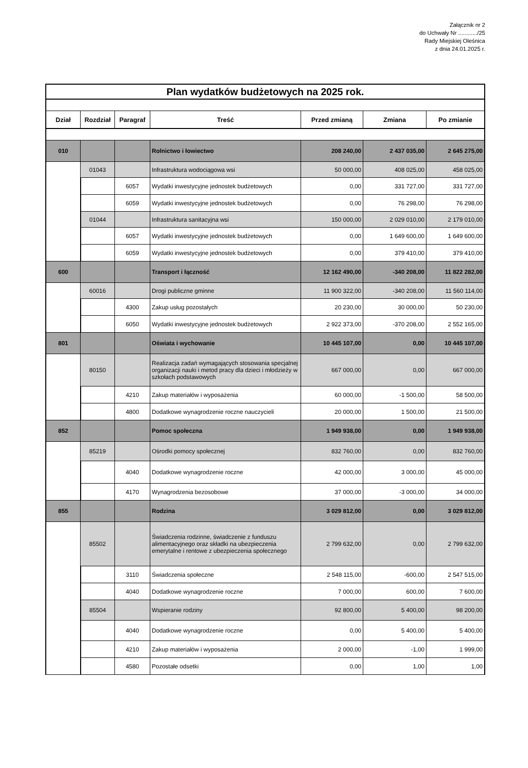Załącznik nr 2
do Uchwały Nr ............/25
Rady Miejskiej Oleśnica
z dnia 24.01.2025 r.
| Plan wydatków budżetowych na 2025 rok. | | | | | | |
| Dział | Rozdział | Paragraf | Treść | Przed zmianą | Zmiana | Po zmianie |
| 010 | | | Rolnictwo i łowiectwo | 208 240,00 | 2 437 035,00 | 2 645 275,00 |
| | 01043 | | Infrastruktura wodociągowa wsi | 50 000,00 | 408 025,00 | 458 025,00 |
| | | 6057 | Wydatki inwestycyjne jednostek budżetowych | 0,00 | 331 727,00 | 331 727,00 |
| | | 6059 | Wydatki inwestycyjne jednostek budżetowych | 0,00 | 76 298,00 | 76 298,00 |
| | 01044 | | Infrastruktura sanitacyjna wsi | 150 000,00 | 2 029 010,00 | 2 179 010,00 |
| | | 6057 | Wydatki inwestycyjne jednostek budżetowych | 0,00 | 1 649 600,00 | 1 649 600,00 |
| | | 6059 | Wydatki inwestycyjne jednostek budżetowych | 0,00 | 379 410,00 | 379 410,00 |
| 600 | | | Transport i łączność | 12 162 490,00 | -340 208,00 | 11 822 282,00 |
| | 60016 | | Drogi publiczne gminne | 11 900 322,00 | -340 208,00 | 11 560 114,00 |
| | | 4300 | Zakup usług pozostałych | 20 230,00 | 30 000,00 | 50 230,00 |
| | | 6050 | Wydatki inwestycyjne jednostek budżetowych | 2 922 373,00 | -370 208,00 | 2 552 165,00 |
| 801 | | | Oświata i wychowanie | 10 445 107,00 | 0,00 | 10 445 107,00 |
| | 80150 | | Realizacja zadań wymagających stosowania specjalnej organizacji nauki i metod pracy dla dzieci i młodzieży w szkołach podstawowych | 667 000,00 | 0,00 | 667 000,00 |
| | | 4210 | Zakup materiałów i wyposażenia | 60 000,00 | -1 500,00 | 58 500,00 |
| | | 4800 | Dodatkowe wynagrodzenie roczne nauczycieli | 20 000,00 | 1 500,00 | 21 500,00 |
| 852 | | | Pomoc społeczna | 1 949 938,00 | 0,00 | 1 949 938,00 |
| | 85219 | | Ośrodki pomocy społecznej | 832 760,00 | 0,00 | 832 760,00 |
| | | 4040 | Dodatkowe wynagrodzenie roczne | 42 000,00 | 3 000,00 | 45 000,00 |
| | | 4170 | Wynagrodzenia bezosobowe | 37 000,00 | -3 000,00 | 34 000,00 |
| 855 | | | Rodzina | 3 029 812,00 | 0,00 | 3 029 812,00 |
| | 85502 | | Świadczenia rodzinne, świadczenie z funduszu alimentacyjnego oraz składki na ubezpieczenia emerytalne i rentowe z ubezpieczenia społecznego | 2 799 632,00 | 0,00 | 2 799 632,00 |
| | | 3110 | Świadczenia społeczne | 2 548 115,00 | -600,00 | 2 547 515,00 |
| | | 4040 | Dodatkowe wynagrodzenie roczne | 7 000,00 | 600,00 | 7 600,00 |
| | 85504 | | Wspieranie rodziny | 92 800,00 | 5 400,00 | 98 200,00 |
| | | 4040 | Dodatkowe wynagrodzenie roczne | 0,00 | 5 400,00 | 5 400,00 |
| | | 4210 | Zakup materiałów i wyposażenia | 2 000,00 | -1,00 | 1 999,00 |
| | | 4580 | Pozostałe odsetki | 0,00 | 1,00 | 1,00 |